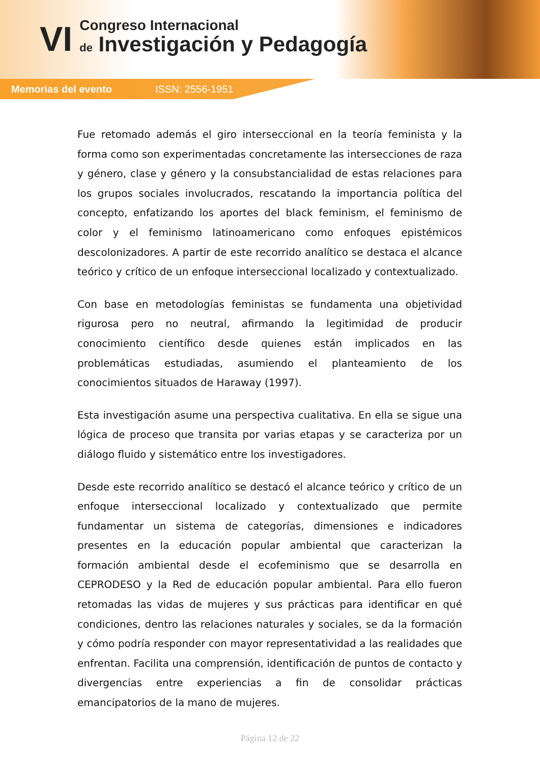VI
Congreso Internacional
de Investigación y Pedagogía
Memorias del evento ISSN: 2556-1951
Fue retomado además el giro interseccional en la teoría feminista y la forma como son experimentadas concretamente las intersecciones de raza y género, clase y género y la consubstancialidad de estas relaciones para los grupos sociales involucrados, rescatando la importancia política del concepto, enfatizando los aportes del black feminism, el feminismo de color y el feminismo latinoamericano como enfoques epistémicos descolonizadores. A partir de este recorrido analítico se destaca el alcance teórico y crítico de un enfoque interseccional localizado y contextualizado.
Con base en metodologías feministas se fundamenta una objetividad rigurosa pero no neutral, afirmando la legitimidad de producir conocimiento científico desde quienes están implicados en las problemáticas estudiadas, asumiendo el planteamiento de los conocimientos situados de Haraway (1997).
Esta investigación asume una perspectiva cualitativa. En ella se sigue una lógica de proceso que transita por varias etapas y se caracteriza por un diálogo fluido y sistemático entre los investigadores.
Desde este recorrido analítico se destacó el alcance teórico y crítico de un enfoque interseccional localizado y contextualizado que permite fundamentar un sistema de categorías, dimensiones e indicadores presentes en la educación popular ambiental que caracterizan la formación ambiental desde el ecofeminismo que se desarrolla en CEPRODESO y la Red de educación popular ambiental. Para ello fueron retomadas las vidas de mujeres y sus prácticas para identificar en qué condiciones, dentro las relaciones naturales y sociales, se da la formación y cómo podría responder con mayor representatividad a las realidades que enfrentan. Facilita una comprensión, identificación de puntos de contacto y divergencias entre experiencias a fin de consolidar prácticas emancipatorios de la mano de mujeres.
Página 12 de 22